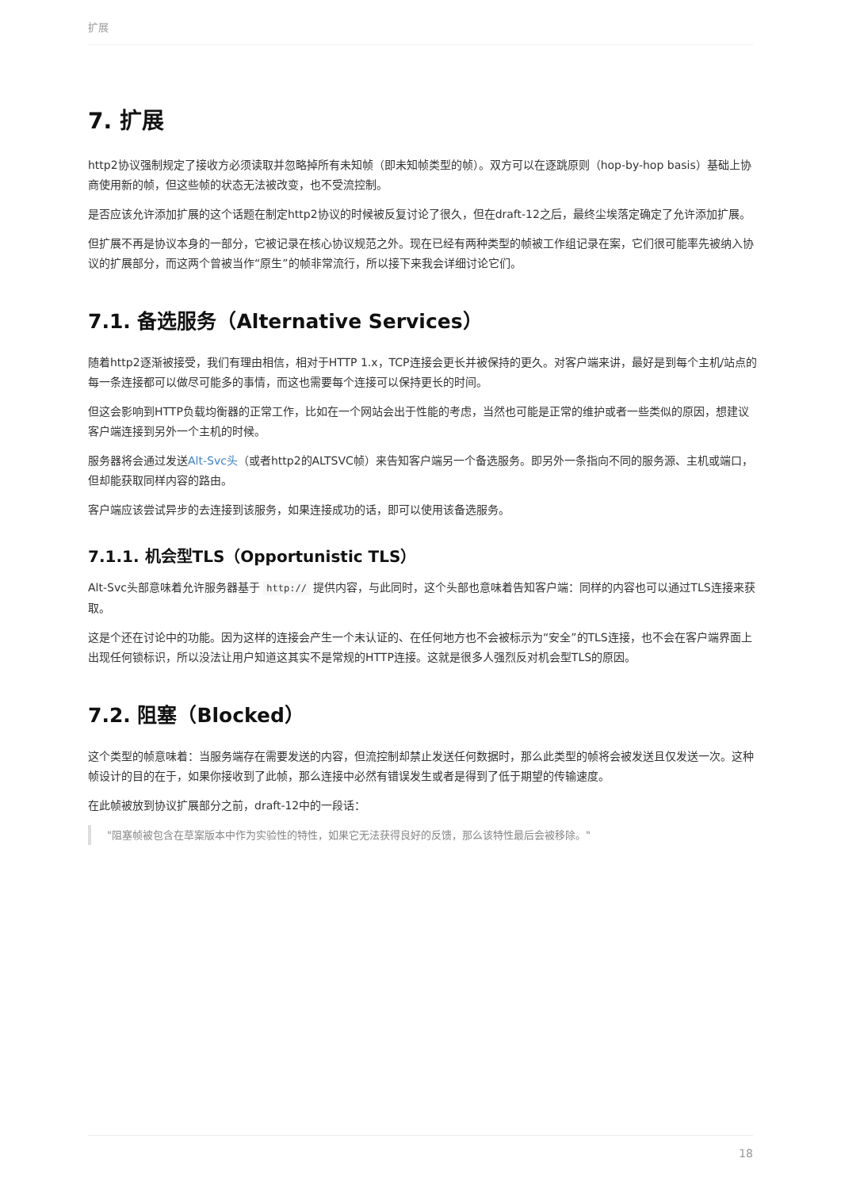扩展
7. 扩展
http2协议强制规定了接收方必须读取并忽略掉所有未知帧（即未知帧类型的帧）。双方可以在逐跳原则（hop-by-hop basis）基础上协商使用新的帧，但这些帧的状态无法被改变，也不受流控制。
是否应该允许添加扩展的这个话题在制定http2协议的时候被反复讨论了很久，但在draft-12之后，最终尘埃落定确定了允许添加扩展。
但扩展不再是协议本身的一部分，它被记录在核心协议规范之外。现在已经有两种类型的帧被工作组记录在案，它们很可能率先被纳入协议的扩展部分，而这两个曾被当作“原生”的帧非常流行，所以接下来我会详细讨论它们。
7.1. 备选服务（Alternative Services）
随着http2逐渐被接受，我们有理由相信，相对于HTTP 1.x，TCP连接会更长并被保持的更久。对客户端来讲，最好是到每个主机/站点的每一条连接都可以做尽可能多的事情，而这也需要每个连接可以保持更长的时间。
但这会影响到HTTP负载均衡器的正常工作，比如在一个网站会出于性能的考虑，当然也可能是正常的维护或者一些类似的原因，想建议客户端连接到另外一个主机的时候。
服务器将会通过发送Alt-Svc头（或者http2的ALTSVC帧）来告知客户端另一个备选服务。即另外一条指向不同的服务源、主机或端口，但却能获取同样内容的路由。
客户端应该尝试异步的去连接到该服务，如果连接成功的话，即可以使用该备选服务。
7.1.1. 机会型TLS（Opportunistic TLS）
Alt-Svc头部意味着允许服务器基于 http:// 提供内容，与此同时，这个头部也意味着告知客户端：同样的内容也可以通过TLS连接来获取。
这是个还在讨论中的功能。因为这样的连接会产生一个未认证的、在任何地方也不会被标示为“安全”的TLS连接，也不会在客户端界面上出现任何锁标识，所以没法让用户知道这其实不是常规的HTTP连接。这就是很多人强烈反对机会型TLS的原因。
7.2. 阻塞（Blocked）
这个类型的帧意味着：当服务端存在需要发送的内容，但流控制却禁止发送任何数据时，那么此类型的帧将会被发送且仅发送一次。这种帧设计的目的在于，如果你接收到了此帧，那么连接中必然有错误发生或者是得到了低于期望的传输速度。
在此帧被放到协议扩展部分之前，draft-12中的一段话：
"阻塞帧被包含在草案版本中作为实验性的特性，如果它无法获得良好的反馈，那么该特性最后会被移除。"
18